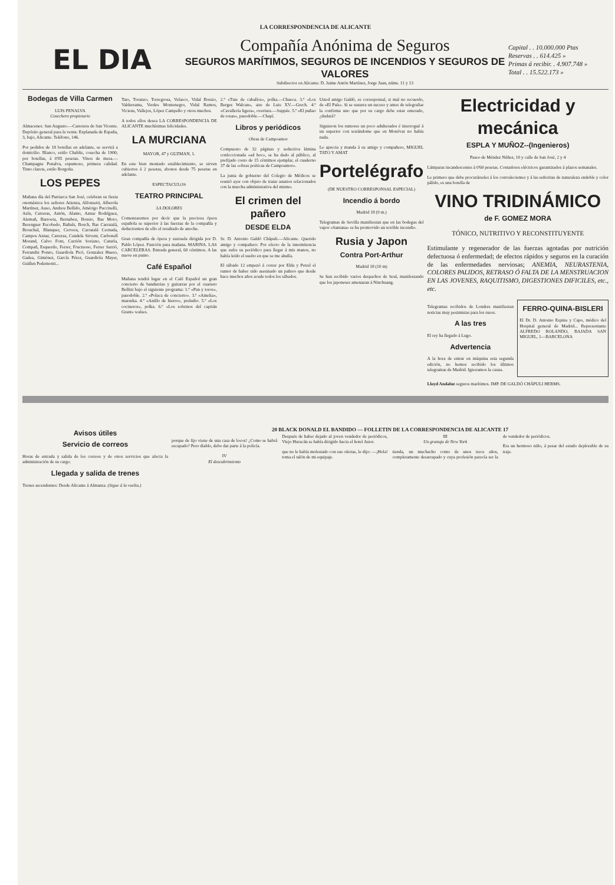LA CORRESPONDENCIA DE ALICANTE
EL DIA
Compañía Anónima de Seguros
SEGUROS MARÍTIMOS, SEGUROS DE INCENDIOS Y SEGUROS DE VALORES
Subdirector en Alicante: D. Jaime Antón Martínez, Jorge Juan, núms. 11 y 13
Capital . . 10.000.000 Ptas
Reservas . . 614.425 »
Primas á recibir. . 4.907.748 »
Total . . 15.522.173 »
Bodegas de Villa Carmen
LUIS PENALVA
Cosechero propietario
Almacenes: San Augusto.—Carretera de San Vicente. Depósito general para la venta: Explanada de España, 3, bajo, Alicante. Teléfono, 146.
Por pedidos de 18 botellas en adelante, se servirá a domicilio. Blanco, estilo Chablis, cosecha de 1900; por botellas, á 0'85 pesetas. Vinos de mesa.—Champagne Penalva, espumoso, primera calidad. Tinto clarete, estilo Borgoña.
LOS PEPES
Mañana día del Patriarca San José, celebran su fiesta onomástica los señores Atienza, Alfonsetti, Alberola Martínez, Auso, Andreu Bellido, Amérigo Puccinelli, Asín, Carreras, Antón, Alamo, Aznar Rodríguez, Alemañ, Barroeta, Bernabeu, Bossio, Bas Moro, Berenguer Escobedo, Bañuls, Bosch, Bas Carratalá, Brouchal, Blanquer, Cervera, Carratalá Cernuda, Campos Aznar, Carreras, Candela Sirvent, Carbonell Morand, Calvo Font, Carrión Soriano, Caturla, Compañ, Esquerdo, Ferrer, Fructuoso, Ferrer Sarrió, Ferrandiz Ponzo, Guardiola Picó, Gonzalez Hueso, Gadea, Giménez, García Pérez, Guardiola Mayer, Guillen Pedemonti...
Tato, Toranzo, Torregrosa, Velasco, Vidal Bossio, Valderrama, Verdes Montenegro, Vidal Ramos, Viciens, Vallejos, López Campello y otros muchos.
A todos ellos desea LA CORRESPONDENCIA DE ALICANTE muchísimas felicidades.
LA MURCIANA
MAYOR, 47 y GUZMAN, 1.
En este bien montado establecimiento, se sirven cubiertos á 2 pesetas, abonos desde 75 pesetas en adelante.
ESPECTACULOS
TEATRO PRINCIPAL
LA DOLORES
Comenzaremos por decir que la preciosa ópera española se superior á las fuerzas de la compañía y deduciremos de ello el resultado de anoche.
Gran compañía de ópera y zarzuela dirigida por D. Pablo López. Función para mañana. MARINA. LAS CARCELERAS. Entrada general, 60 céntimos. A las nueve en punto.
Café Español
Mañana tendrá lugar en el Café Español un gran concierto de bandurrias y guitarras por el cuarteto Bellini bajo el siguiente programa: 1.º «Pan y toros», pasodoble. 2.º «Polaca de concierto». 3.º «Amelia», mazurka. 4.º «Anillo de hierro», preludio. 5.º «Los cocineros», polka. 6.º «Los sobrinos del capitán Grant» walses.
2.º «Tute de caballos», polka.—Chueca. 3.º «Los Berges Walcan», aire de Luis XV.—Grech. 4.º «Cavallería ligera», overtura.—Suppée. 5.º «El puñao de rosas», pasodoble.—Chapí.
Libros y periódicos
Obras de Campoamor
Compuesto de 32 páginas y seductiva lámina confeccionada «ad hoc», se ha dado al público, al prefijado costo de 15 céntimos ejemplar, el cuaderno 37 de las «obras poéticas de Campoamor».
La junta de gobierno del Colegio de Médicos se reunió ayer con objeto de tratar asuntos relacionados con la marcha administrativa del mismo.
El crimen del pañero
DESDE ELDA
Sr. D. Antonio Galdó Chápuli.—Alicante. Querido amigo y compañero: Por efecto de la intermitencia que sufre su periódico para llegar á mis manos, no había leído el suelto en que se me aludía.
El sábado 12 empezó á correr por Elda y Petrel el rumor de haber sido asesinado un pañero que desde hace muchos años acude todos los sábados.
Usted amigo Galdó, es corresponsal, si mal no recuerdo, de «El País». Si se susurra un suceso y antes de telegrafiar la confirma uno que por su cargo debe estar enterado, ¿dudará?
Siguieron los rumores un poco adulterados é interrogué á un superior con testándome que en Monóvar no había nada.
Le aprecia y manda á su amigo y compañero, MIGUEL TATO Y AMAT
Portelégrafo
(DE NUESTRO CORRESPONSAL ESPECIAL)
Incendio á bordo
Madrid 18 (9 m.)
Telegramas de Sevilla manifiestan que en las bodegas del vapor «Santana» se ha promovido un terrible incendio.
Rusia y Japon
Contra Port-Arthur
Madrid 18 (10 m)
Se han recibido varios despachos de Seul, manifestando que los japoneses amenazan á Ninchuang.
Electricidad y mecánica
ESPLA Y MUÑOZ--(Ingenieros)
Paseo de Méndez Núñez, 10 y calle de San José, 2 y 4
Lámparas incandescentes á 0'60 pesetas. Contadores eléctricos garantizados á plazos semanales.
Le primero que debe procurárseles á los convalecientes y á las señoritas de naturaleza endeble y color pálido, es una botella de
VINO TRIDINÁMICO
de F. GOMEZ MORA
TÓNICO, NUTRITIVO Y RECONSTITUYENTE
Estimulante y regenerador de las fuerzas agotadas por nutrición defectuosa ó enfermedad; de efectos rápidos y seguros en la curación de las enfermedades nerviosas; ANEMIA, NEURASTENIA, COLORES PALIDOS, RETRASO Ó FALTA DE LA MENSTRUACION EN LAS JOVENES, RAQUITISMO, DIGESTIONES DIFICILES, etc., etc.
Telegramas recibidos de Londres manifiestan noticias muy pesimistas para los rusos.
A las tres
El rey ha llegado á Lugo.
Advertencia
A la hora de entrar en máquina esta segunda edición, no hemos recibido los últimos telegramas de Madrid. Ignoramos la causa.
FERRO-QUINA-BISLERI
El Dr. D. Antonio Espina y Capo, médico del Hospital general de Madrid... Representante ALFREDO ROLANDO, BAJADA SAN MIGUEL, 1—BARCELONA
Lloyd Andaluz seguros marítimos. IMP. DE GALDÓ CHÁPULI HERMS.
Avisos útiles
Servicio de correos
Horas de entrada y salida de los correos y de otros servicios que afecta la administración de su cargo.
Llegada y salida de trenes
Trenes ascendentes: Desde Alicante á Almansa. (Sigue á la vuelta.)
20 BLACK DONALD EL BANDIDO — FOLLETIN DE LA CORRESPONDENCIA DE ALICANTE 17
porque de fijo viene de una casa de locos! ¿Como se habrá escapado? Pero diablo, debo dar parte á la policía.
IV
El descubrimiento
Después de haber dejado al joven vendedor de periódicos, Viejo Huracán se había dirigido hacia el hotel Astor.
que no le había molestado con sus ofertas, le dijo: —¡Hola! toma el talón de mi equipaje.
III
Un granuja de New York
tienda, un muchacho como de unos trece años, completamente desarrapado y cuya profesión parecía ser la de vendedor de periódicos.
Era un hermoso niño, á pesar del estado deplorable de su traje.